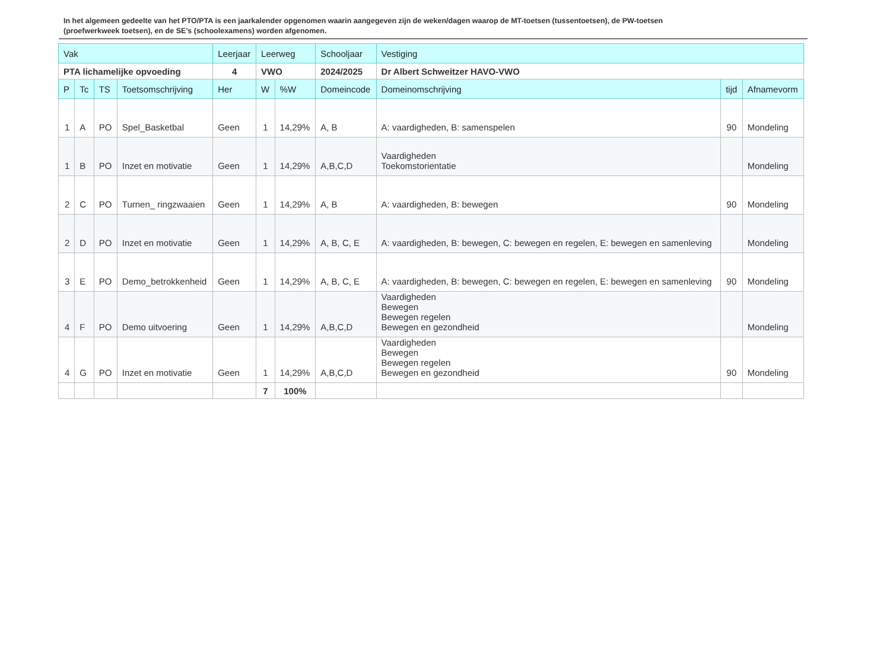In het algemeen gedeelte van het PTO/PTA is een jaarkalender opgenomen waarin aangegeven zijn de weken/dagen waarop de MT-toetsen (tussentoetsen), de PW-toetsen (proefwerkweek toetsen), en de SE’s (schoolexamens) worden afgenomen.
| Vak | | | | Leerjaar | Leerweg | | Schooljaar | Vestiging | | |
| --- | --- | --- | --- | --- | --- | --- | --- | --- | --- | --- |
| PTA lichamelijke opvoeding | | | | 4 | VWO | | 2024/2025 | Dr Albert Schweitzer HAVO-VWO | | |
| P | Tc | TS | Toetsomschrijving | Her | W | %W | Domeincode | Domeinomschrijving | tijd | Afnamevorm |
| 1 | A | PO | Spel_Basketbal | Geen | 1 | 14,29% | A, B | A: vaardigheden, B: samenspelen | 90 | Mondeling |
| 1 | B | PO | Inzet en motivatie | Geen | 1 | 14,29% | A,B,C,D | Vaardigheden Toekomstorientatie | | Mondeling |
| 2 | C | PO | Turnen_ ringzwaaien | Geen | 1 | 14,29% | A, B | A: vaardigheden, B: bewegen | 90 | Mondeling |
| 2 | D | PO | Inzet en motivatie | Geen | 1 | 14,29% | A, B, C, E | A: vaardigheden, B: bewegen, C: bewegen en regelen, E: bewegen en samenleving | | Mondeling |
| 3 | E | PO | Demo_betrokkenheid | Geen | 1 | 14,29% | A, B, C, E | A: vaardigheden, B: bewegen, C: bewegen en regelen, E: bewegen en samenleving | 90 | Mondeling |
| 4 | F | PO | Demo uitvoering | Geen | 1 | 14,29% | A,B,C,D | Vaardigheden Bewegen Bewegen regelen Bewegen en gezondheid | | Mondeling |
| 4 | G | PO | Inzet en motivatie | Geen | 1 | 14,29% | A,B,C,D | Vaardigheden Bewegen Bewegen regelen Bewegen en gezondheid | 90 | Mondeling |
| | | | | | 7 | 100% | | | | |